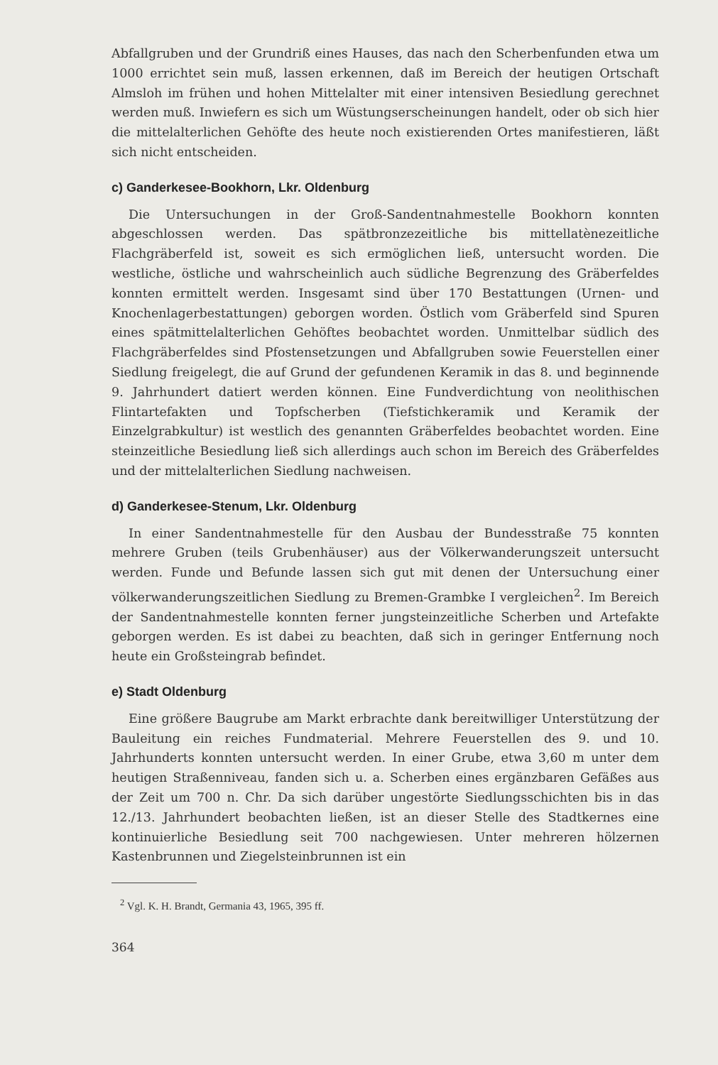Abfallgruben und der Grundriß eines Hauses, das nach den Scherbenfunden etwa um 1000 errichtet sein muß, lassen erkennen, daß im Bereich der heutigen Ortschaft Almsloh im frühen und hohen Mittelalter mit einer intensiven Besiedlung gerechnet werden muß. Inwiefern es sich um Wüstungserscheinungen handelt, oder ob sich hier die mittelalterlichen Gehöfte des heute noch existierenden Ortes manifestieren, läßt sich nicht entscheiden.
c) Ganderkesee-Bookhorn, Lkr. Oldenburg
Die Untersuchungen in der Groß-Sandentnahmestelle Bookhorn konnten abgeschlossen werden. Das spätbronzezeitliche bis mittellatènezeitliche Flachgräberfeld ist, soweit es sich ermöglichen ließ, untersucht worden. Die westliche, östliche und wahrscheinlich auch südliche Begrenzung des Gräberfeldes konnten ermittelt werden. Insgesamt sind über 170 Bestattungen (Urnen- und Knochenlagerbestattungen) geborgen worden. Östlich vom Gräberfeld sind Spuren eines spätmittelalterlichen Gehöftes beobachtet worden. Unmittelbar südlich des Flachgräberfeldes sind Pfostensetzungen und Abfallgruben sowie Feuerstellen einer Siedlung freigelegt, die auf Grund der gefundenen Keramik in das 8. und beginnende 9. Jahrhundert datiert werden können. Eine Fundverdichtung von neolithischen Flintartefakten und Topfscherben (Tiefstichkeramik und Keramik der Einzelgrabkultur) ist westlich des genannten Gräberfeldes beobachtet worden. Eine steinzeitliche Besiedlung ließ sich allerdings auch schon im Bereich des Gräberfeldes und der mittelalterlichen Siedlung nachweisen.
d) Ganderkesee-Stenum, Lkr. Oldenburg
In einer Sandentnahmestelle für den Ausbau der Bundesstraße 75 konnten mehrere Gruben (teils Grubenhäuser) aus der Völkerwanderungszeit untersucht werden. Funde und Befunde lassen sich gut mit denen der Untersuchung einer völkerwanderungszeitlichen Siedlung zu Bremen-Grambke I vergleichen<sup>2</sup>. Im Bereich der Sandentnahmestelle konnten ferner jungsteinzeitliche Scherben und Artefakte geborgen werden. Es ist dabei zu beachten, daß sich in geringer Entfernung noch heute ein Großsteingrab befindet.
e) Stadt Oldenburg
Eine größere Baugrube am Markt erbrachte dank bereitwilliger Unterstützung der Bauleitung ein reiches Fundmaterial. Mehrere Feuerstellen des 9. und 10. Jahrhunderts konnten untersucht werden. In einer Grube, etwa 3,60 m unter dem heutigen Straßenniveau, fanden sich u. a. Scherben eines ergänzbaren Gefäßes aus der Zeit um 700 n. Chr. Da sich darüber ungestörte Siedlungsschichten bis in das 12./13. Jahrhundert beobachten ließen, ist an dieser Stelle des Stadtkernes eine kontinuierliche Besiedlung seit 700 nachgewiesen. Unter mehreren hölzernen Kastenbrunnen und Ziegelsteinbrunnen ist ein
<sup>2</sup> Vgl. K. H. Brandt, Germania 43, 1965, 395 ff.
364